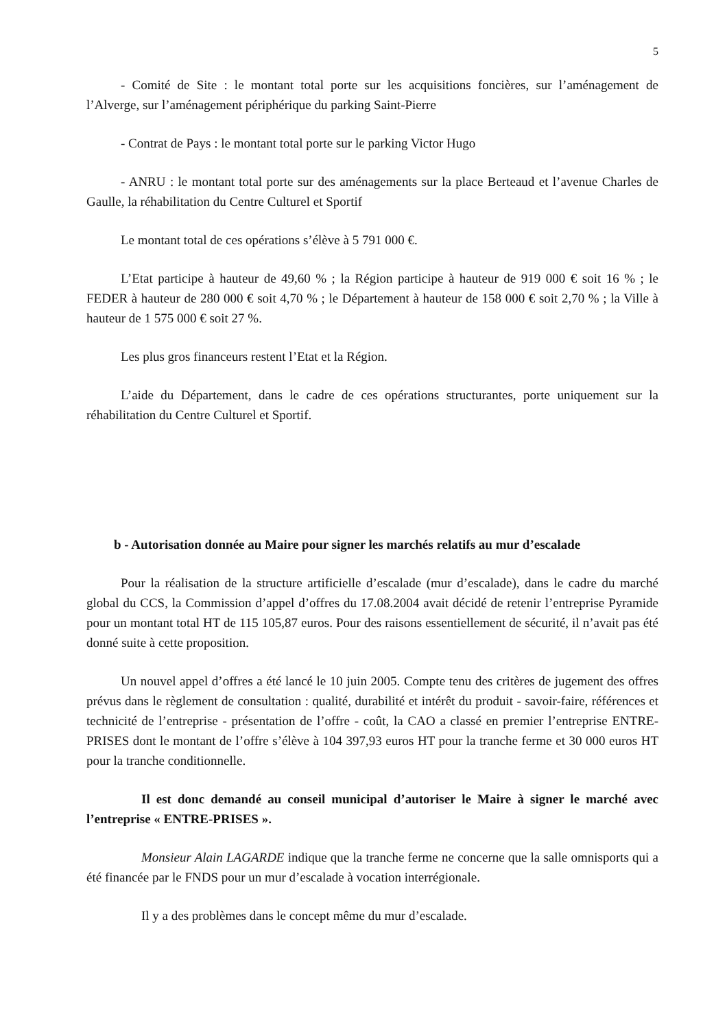5
- Comité de Site : le montant total porte sur les acquisitions foncières, sur l’aménagement de l’Alverge, sur l’aménagement périphérique du parking Saint-Pierre
- Contrat de Pays : le montant total porte sur le parking Victor Hugo
- ANRU : le montant total porte sur des aménagements sur la place Berteaud et l’avenue Charles de Gaulle, la réhabilitation du Centre Culturel et Sportif
Le montant total de ces opérations s’élève à 5 791 000 €.
L’Etat participe à hauteur de 49,60 % ; la Région participe à hauteur de 919 000 € soit 16 % ; le FEDER à hauteur de 280 000 € soit 4,70 % ; le Département à hauteur de 158 000 € soit 2,70 % ; la Ville à hauteur de 1 575 000 € soit 27 %.
Les plus gros financeurs restent l’Etat et la Région.
L’aide du Département, dans le cadre de ces opérations structurantes, porte uniquement sur la réhabilitation du Centre Culturel et Sportif.
b - Autorisation donnée au Maire pour signer les marchés relatifs au mur d’escalade
Pour la réalisation de la structure artificielle d’escalade (mur d’escalade), dans le cadre du marché global du CCS, la Commission d’appel d’offres du 17.08.2004 avait décidé de retenir l’entreprise Pyramide pour un montant total HT de 115 105,87 euros. Pour des raisons essentiellement de sécurité, il n’avait pas été donné suite à cette proposition.
Un nouvel appel d’offres a été lancé le 10 juin 2005. Compte tenu des critères de jugement des offres prévus dans le règlement de consultation : qualité, durabilité et intérêt du produit - savoir-faire, références et technicité de l’entreprise - présentation de l’offre - coût, la CAO a classé en premier l’entreprise ENTRE-PRISES dont le montant de l’offre s’élève à 104 397,93 euros HT pour la tranche ferme et 30 000 euros HT pour la tranche conditionnelle.
Il est donc demandé au conseil municipal d’autoriser le Maire à signer le marché avec l’entreprise « ENTRE-PRISES ».
Monsieur Alain LAGARDE indique que la tranche ferme ne concerne que la salle omnisports qui a été financée par le FNDS pour un mur d’escalade à vocation interrégionale.
Il y a des problèmes dans le concept même du mur d’escalade.